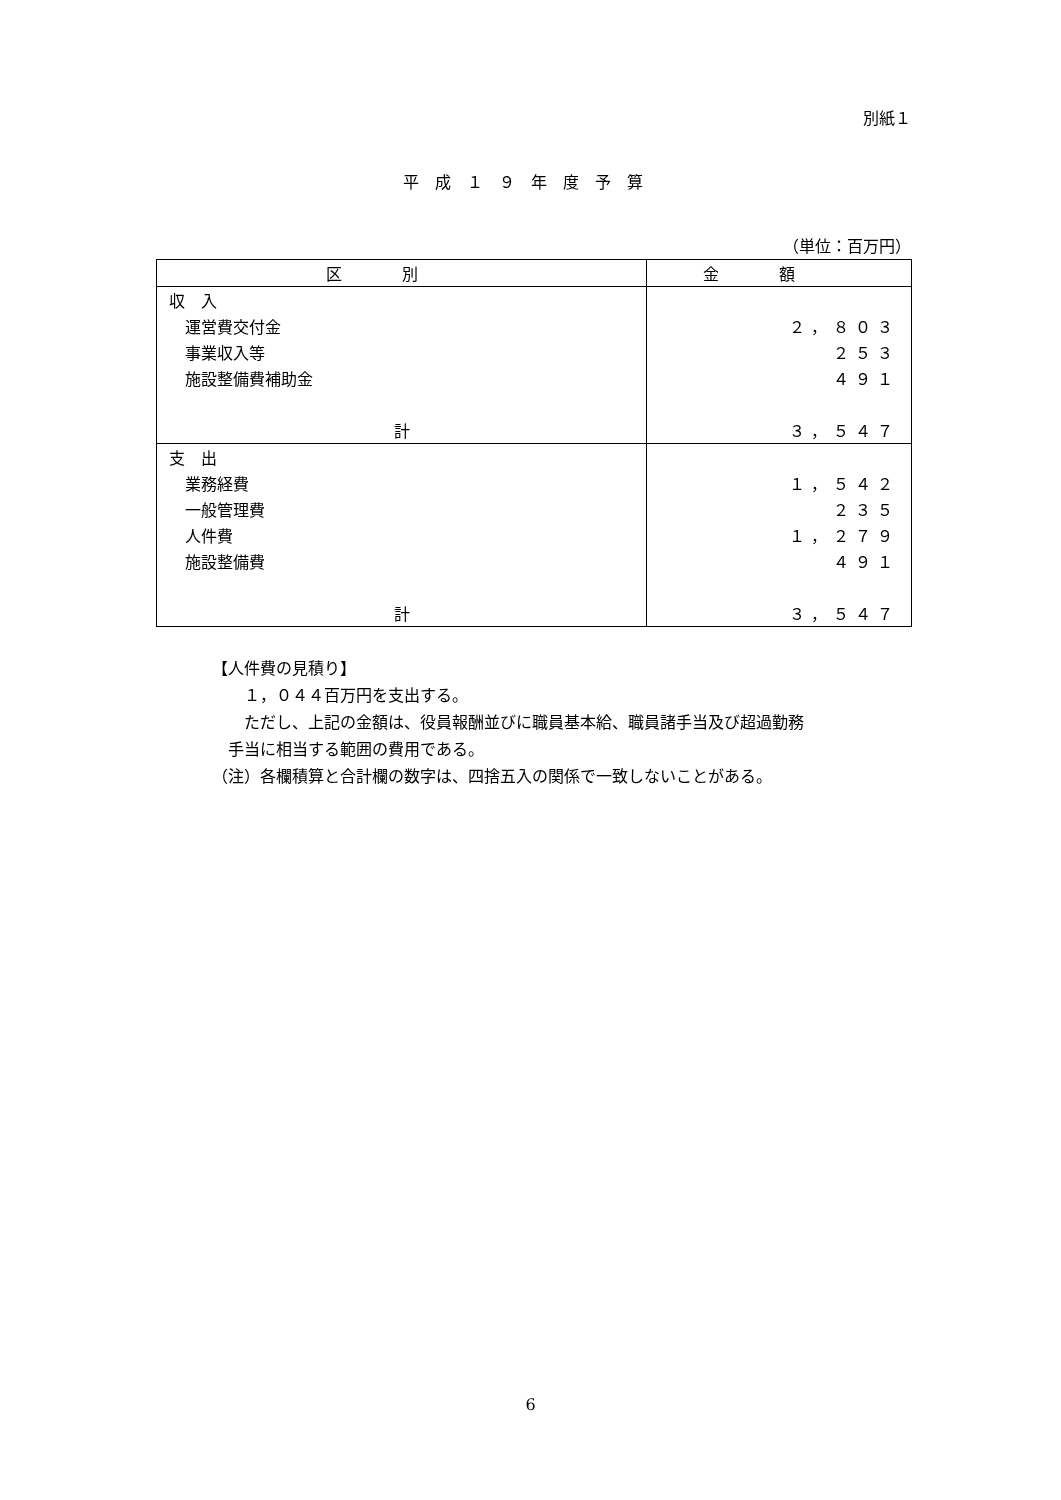別紙１
平成１９年度予算
（単位：百万円）
| 区別 | 金額 |
| --- | --- |
| 収 入 | |
| 運営費交付金 | ２，８０３ |
| 事業収入等 | ２５３ |
| 施設整備費補助金 | ４９１ |
| 計 | ３，５４７ |
| 支 出 | |
| 業務経費 | １，５４２ |
| 一般管理費 | ２３５ |
| 人件費 | １，２７９ |
| 施設整備費 | ４９１ |
| 計 | ３，５４７ |
【人件費の見積り】
　　１，０４４百万円を支出する。
　　ただし、上記の金額は、役員報酬並びに職員基本給、職員諸手当及び超過勤務
　手当に相当する範囲の費用である。
（注）各欄積算と合計欄の数字は、四捨五入の関係で一致しないことがある。
6